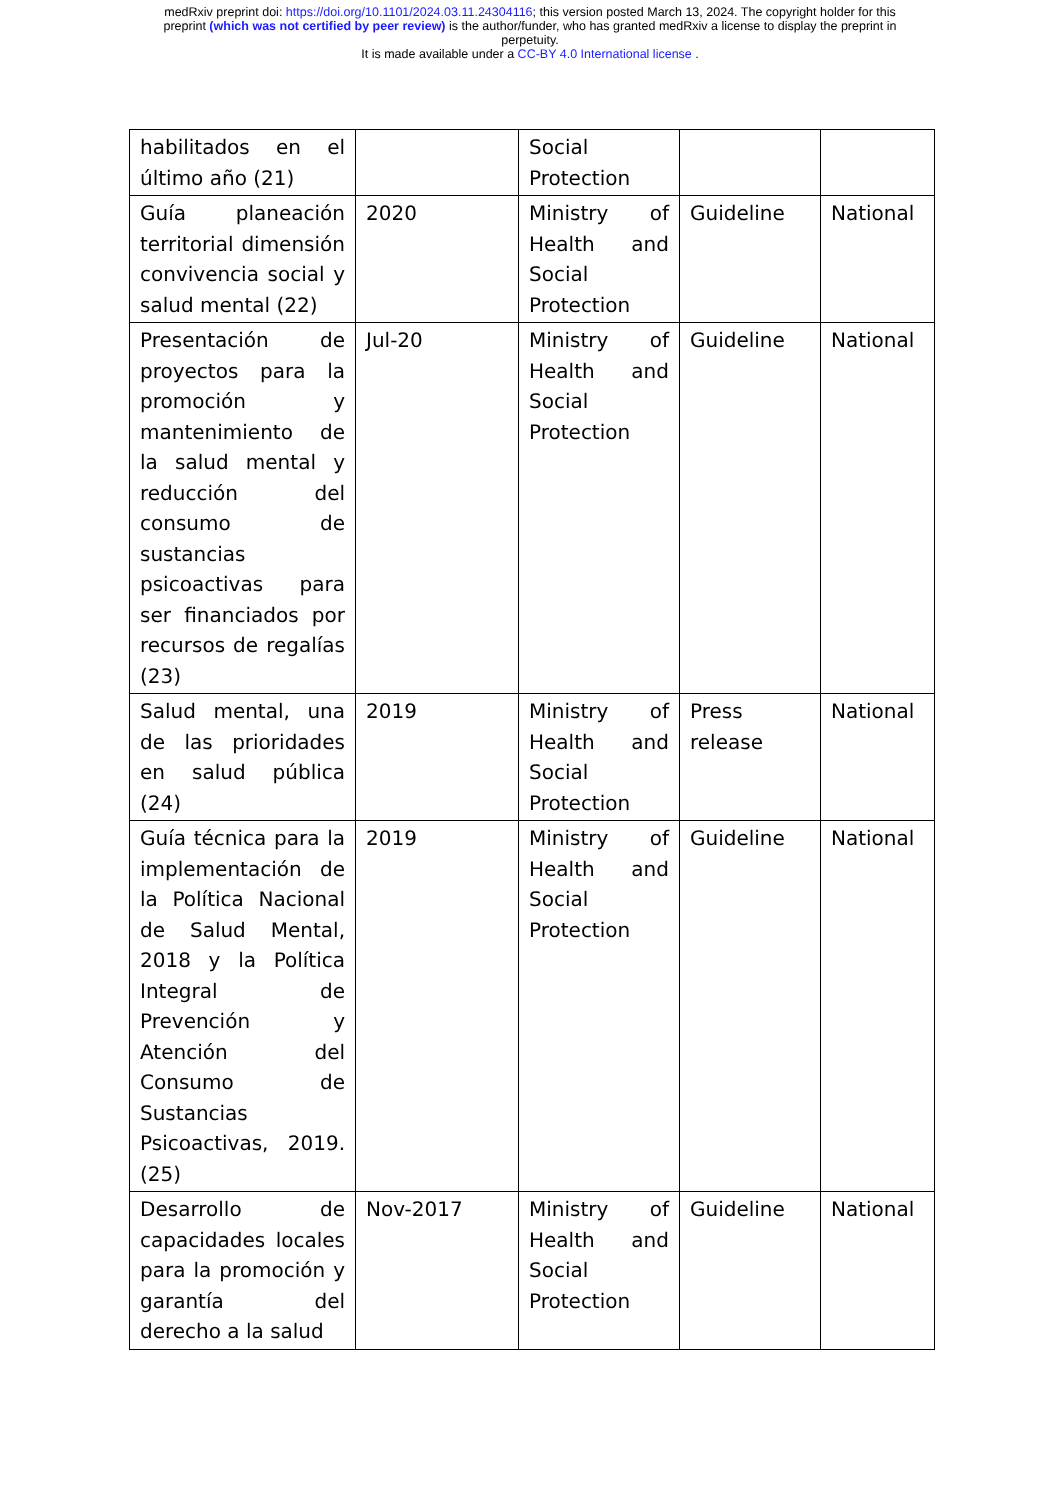medRxiv preprint doi: https://doi.org/10.1101/2024.03.11.24304116; this version posted March 13, 2024. The copyright holder for this
preprint (which was not certified by peer review) is the author/funder, who has granted medRxiv a license to display the preprint in
perpetuity.
It is made available under a CC-BY 4.0 International license .
| habilitados en el último año (21) | | Social Protection | | |
| Guía planeación territorial dimensión convivencia social y salud mental (22) | 2020 | Ministry of Health and Social Protection | Guideline | National |
| Presentación de proyectos para la promoción y mantenimiento de la salud mental y reducción del consumo de sustancias psicoactivas para ser financiados por recursos de regalías (23) | Jul-20 | Ministry of Health and Social Protection | Guideline | National |
| Salud mental, una de las prioridades en salud pública (24) | 2019 | Ministry of Health and Social Protection | Press release | National |
| Guía técnica para la implementación de la Política Nacional de Salud Mental, 2018 y la Política Integral de Prevención y Atención del Consumo de Sustancias Psicoactivas, 2019. (25) | 2019 | Ministry of Health and Social Protection | Guideline | National |
| Desarrollo de capacidades locales para la promoción y garantía del derecho a la salud | Nov-2017 | Ministry of Health and Social Protection | Guideline | National |